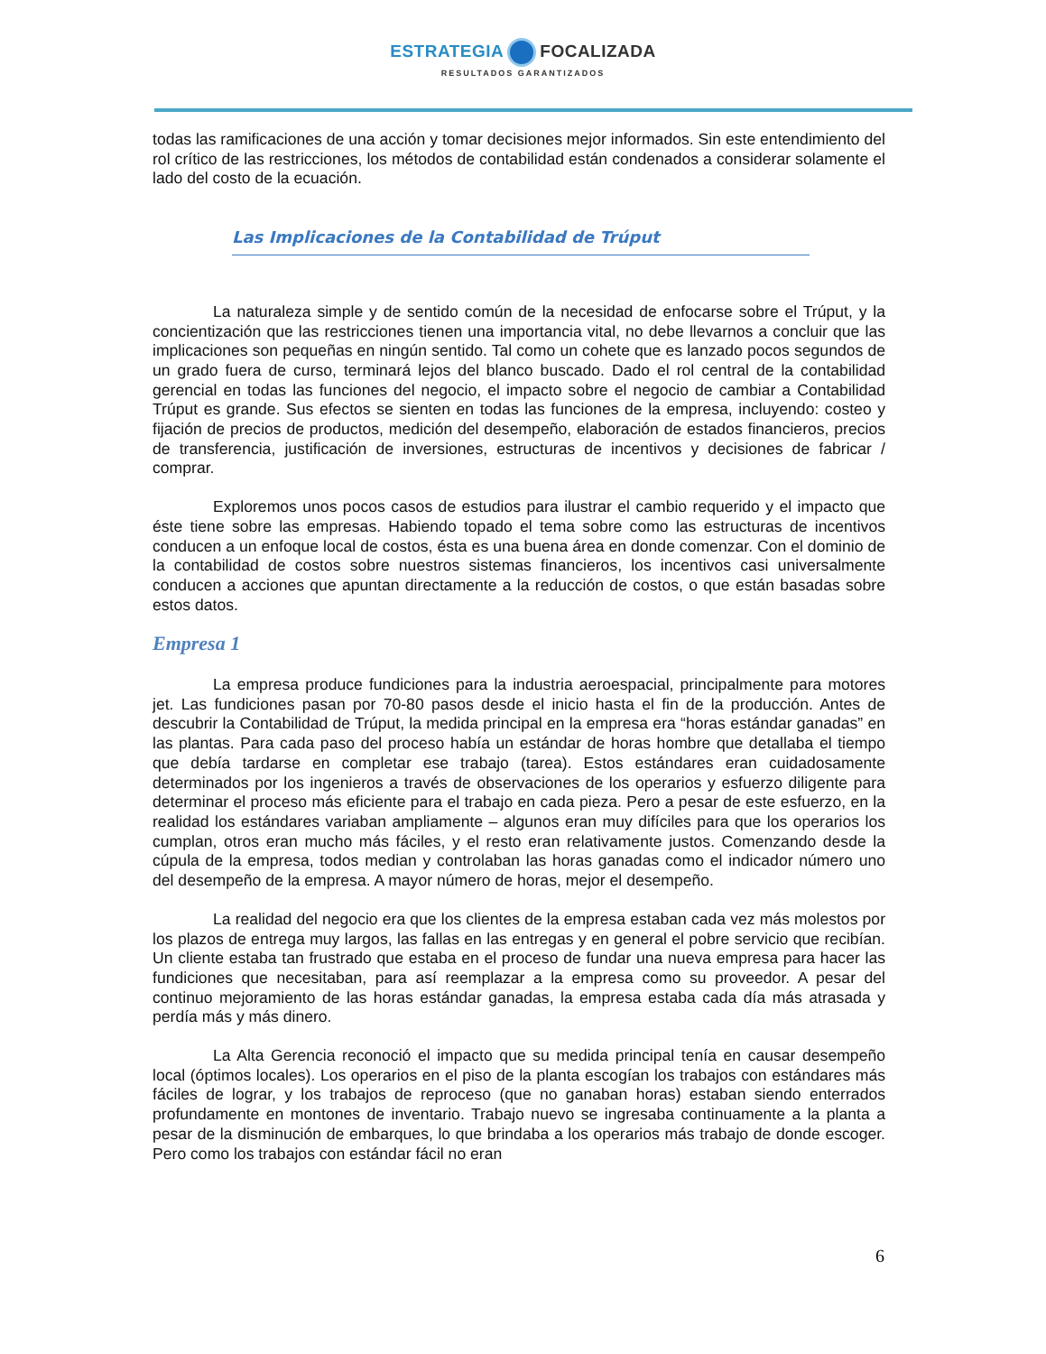ESTRATEGIA FOCALIZADA
RESULTADOS GARANTIZADOS
todas las ramificaciones de una acción y tomar decisiones mejor informados. Sin este entendimiento del rol crítico de las restricciones, los métodos de contabilidad están condenados a considerar solamente el lado del costo de la ecuación.
Las Implicaciones de la Contabilidad de Trúput
La naturaleza simple y de sentido común de la necesidad de enfocarse sobre el Trúput, y la concientización que las restricciones tienen una importancia vital, no debe llevarnos a concluir que las implicaciones son pequeñas en ningún sentido. Tal como un cohete que es lanzado pocos segundos de un grado fuera de curso, terminará lejos del blanco buscado. Dado el rol central de la contabilidad gerencial en todas las funciones del negocio, el impacto sobre el negocio de cambiar a Contabilidad Trúput es grande. Sus efectos se sienten en todas las funciones de la empresa, incluyendo: costeo y fijación de precios de productos, medición del desempeño, elaboración de estados financieros, precios de transferencia, justificación de inversiones, estructuras de incentivos y decisiones de fabricar / comprar.
Exploremos unos pocos casos de estudios para ilustrar el cambio requerido y el impacto que éste tiene sobre las empresas. Habiendo topado el tema sobre como las estructuras de incentivos conducen a un enfoque local de costos, ésta es una buena área en donde comenzar. Con el dominio de la contabilidad de costos sobre nuestros sistemas financieros, los incentivos casi universalmente conducen a acciones que apuntan directamente a la reducción de costos, o que están basadas sobre estos datos.
Empresa 1
La empresa produce fundiciones para la industria aeroespacial, principalmente para motores jet. Las fundiciones pasan por 70-80 pasos desde el inicio hasta el fin de la producción. Antes de descubrir la Contabilidad de Trúput, la medida principal en la empresa era “horas estándar ganadas” en las plantas. Para cada paso del proceso había un estándar de horas hombre que detallaba el tiempo que debía tardarse en completar ese trabajo (tarea). Estos estándares eran cuidadosamente determinados por los ingenieros a través de observaciones de los operarios y esfuerzo diligente para determinar el proceso más eficiente para el trabajo en cada pieza. Pero a pesar de este esfuerzo, en la realidad los estándares variaban ampliamente – algunos eran muy difíciles para que los operarios los cumplan, otros eran mucho más fáciles, y el resto eran relativamente justos. Comenzando desde la cúpula de la empresa, todos median y controlaban las horas ganadas como el indicador número uno del desempeño de la empresa. A mayor número de horas, mejor el desempeño.
La realidad del negocio era que los clientes de la empresa estaban cada vez más molestos por los plazos de entrega muy largos, las fallas en las entregas y en general el pobre servicio que recibían. Un cliente estaba tan frustrado que estaba en el proceso de fundar una nueva empresa para hacer las fundiciones que necesitaban, para así reemplazar a la empresa como su proveedor. A pesar del continuo mejoramiento de las horas estándar ganadas, la empresa estaba cada día más atrasada y perdía más y más dinero.
La Alta Gerencia reconoció el impacto que su medida principal tenía en causar desempeño local (óptimos locales). Los operarios en el piso de la planta escogían los trabajos con estándares más fáciles de lograr, y los trabajos de reproceso (que no ganaban horas) estaban siendo enterrados profundamente en montones de inventario. Trabajo nuevo se ingresaba continuamente a la planta a pesar de la disminución de embarques, lo que brindaba a los operarios más trabajo de donde escoger. Pero como los trabajos con estándar fácil no eran
6